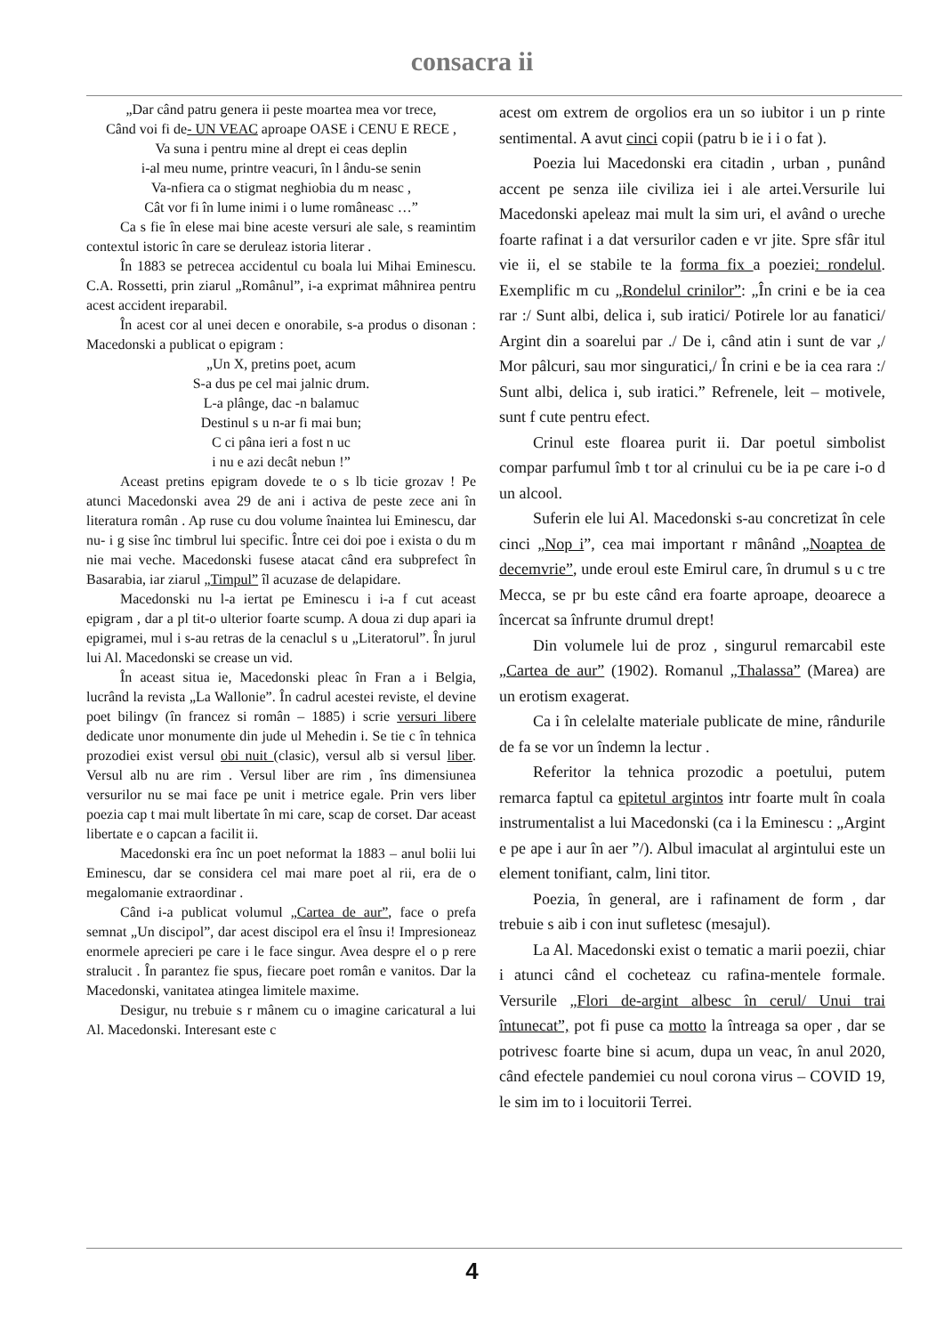consacra ii
„Dar când patru genera ii peste moartea mea vor trece,
Când voi fi de- UN VEAC aproape OASE i CENU E RECE ,
Va suna i pentru mine al drept ei ceas deplin
i-al meu nume, printre veacuri, în l ându-se senin
Va-nfiera ca o stigmat neghiobia du m neasc ,
Cât vor fi în lume inimi i o lume româneasc …”
Ca s fie în elese mai bine aceste versuri ale sale, s reamintim contextul istoric în care se deruleaz istoria literar .
În 1883 se petrecea accidentul cu boala lui Mihai Eminescu. C.A. Rossetti, prin ziarul „Românul”, i-a exprimat mâhnirea pentru acest accident ireparabil.
În acest cor al unei decen e onorabile, s-a produs o disonan : Macedonski a publicat o epigram :
„Un X, pretins poet, acum
S-a dus pe cel mai jalnic drum.
L-a plânge, dac -n balamuc
Destinul s u n-ar fi mai bun;
C ci pâna ieri a fost n uc
i nu e azi decât nebun !”
Aceast pretins epigram dovede te o s lb ticie grozav ! Pe atunci Macedonski avea 29 de ani i activa de peste zece ani în literatura român . Ap ruse cu dou volume înaintea lui Eminescu, dar nu- i g sise înc timbrul lui specific. Între cei doi poe i exista o du m nie mai veche. Macedonski fusese atacat când era subprefect în Basarabia, iar ziarul „Timpul” îl acuzase de delapidare.
Macedonski nu l-a iertat pe Eminescu i i-a f cut aceast epigram , dar a pl tit-o ulterior foarte scump. A doua zi dup apari ia epigramei, mul i s-au retras de la cenaclul s u „Literatorul”. În jurul lui Al. Macedonski se crease un vid.
În aceast situa ie, Macedonski pleac în Fran a i Belgia, lucrând la revista „La Wallonie”. În cadrul acestei reviste, el devine poet bilingv (în francez si român – 1885) i scrie versuri libere dedicate unor monumente din jude ul Mehedin i. Se tie c în tehnica prozodiei exist versul obi nuit (clasic), versul alb si versul liber. Versul alb nu are rim . Versul liber are rim , îns dimensiunea versurilor nu se mai face pe unit i metrice egale. Prin vers liber poezia cap t mai mult libertate în mi care, scap de corset. Dar aceast libertate e o capcan a facilit ii.
Macedonski era înc un poet neformat la 1883 – anul bolii lui Eminescu, dar se considera cel mai mare poet al rii, era de o megalomanie extraordinar .
Când i-a publicat volumul „Cartea de aur”, face o prefa semnat „Un discipol”, dar acest discipol era el însu i! Impresioneaz enormele aprecieri pe care i le face singur. Avea despre el o p rere stralucit . În parantez fie spus, fiecare poet român e vanitos. Dar la Macedonski, vanitatea atingea limitele maxime.
Desigur, nu trebuie s r mânem cu o imagine caricatural a lui Al. Macedonski. Interesant este c
acest om extrem de orgolios era un so iubitor i un p rinte sentimental. A avut cinci copii (patru b ie i i o fat ).
Poezia lui Macedonski era citadin , urban , punând accent pe senza iile civiliza iei i ale artei.Versurile lui Macedonski apeleaz mai mult la sim uri, el având o ureche foarte rafinat i a dat versurilor caden e vr jite. Spre sfâr itul vie ii, el se stabile te la forma fix a poeziei: rondelul. Exemplific m cu „Rondelul crinilor”: „În crini e be ia cea rar :/ Sunt albi, delica i, sub iratici/ Potirele lor au fanatici/ Argint din a soarelui par ./ De i, când atin i sunt de var ,/ Mor pâlcuri, sau mor singuratici,/ În crini e be ia cea rara :/ Sunt albi, delica i, sub iratici.” Refrenele, leit – motivele, sunt f cute pentru efect.
Crinul este floarea purit ii. Dar poetul simbolist compar parfumul îmb t tor al crinului cu be ia pe care i-o d un alcool.
Suferin ele lui Al. Macedonski s-au concretizat în cele cinci „Nop i”, cea mai important r mânând „Noaptea de decemvrie”, unde eroul este Emirul care, în drumul s u c tre Mecca, se pr bu este când era foarte aproape, deoarece a încercat sa înfrunte drumul drept!
Din volumele lui de proz , singurul remarcabil este „Cartea de aur” (1902). Romanul „Thalassa” (Marea) are un erotism exagerat.
Ca i în celelalte materiale publicate de mine, rândurile de fa se vor un îndemn la lectur .
Referitor la tehnica prozodic a poetului, putem remarca faptul ca epitetul argintos intr foarte mult în coala instrumentalist a lui Macedonski (ca i la Eminescu : „Argint e pe ape i aur în aer ”/). Albul imaculat al argintului este un element tonifiant, calm, lini titor.
Poezia, în general, are i rafinament de form , dar trebuie s aib i con inut sufletesc (mesajul).
La Al. Macedonski exist o tematic a marii poezii, chiar i atunci când el cocheteaz cu rafina-mentele formale. Versurile „Flori de-argint albesc în cerul/ Unui trai întunecat”, pot fi puse ca motto la întreaga sa oper , dar se potrivesc foarte bine si acum, dupa un veac, în anul 2020, când efectele pandemiei cu noul corona virus – COVID 19, le sim im to i locuitorii Terrei.
4